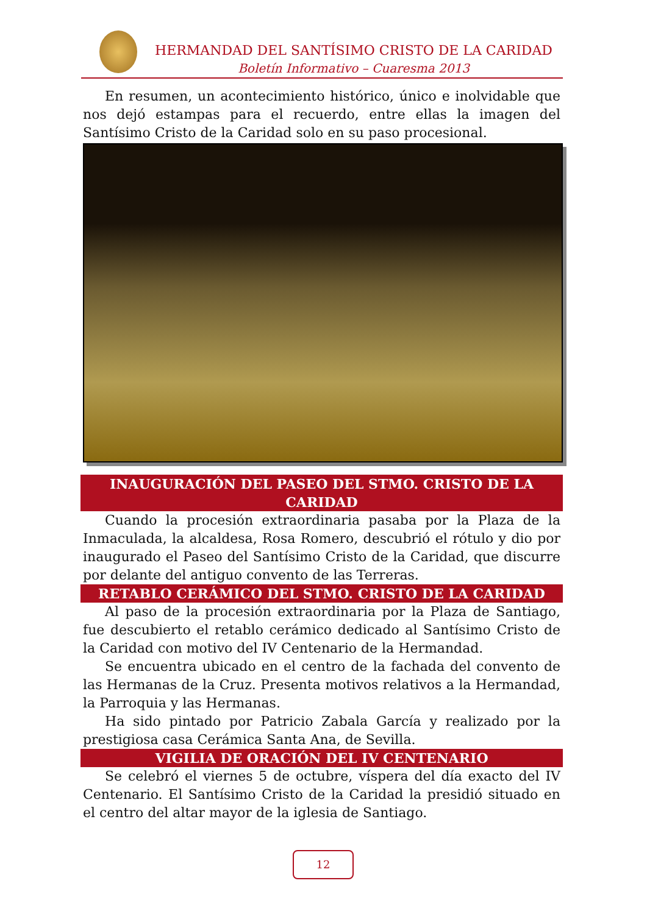HERMANDAD DEL SANTÍSIMO CRISTO DE LA CARIDAD
Boletín Informativo – Cuaresma 2013
En resumen, un acontecimiento histórico, único e inolvidable que nos dejó estampas para el recuerdo, entre ellas la imagen del Santísimo Cristo de la Caridad solo en su paso procesional.
INAUGURACIÓN DEL PASEO DEL STMO. CRISTO DE LA CARIDAD
Cuando la procesión extraordinaria pasaba por la Plaza de la Inmaculada, la alcaldesa, Rosa Romero, descubrió el rótulo y dio por inaugurado el Paseo del Santísimo Cristo de la Caridad, que discurre por delante del antiguo convento de las Terreras.
RETABLO CERÁMICO DEL STMO. CRISTO DE LA CARIDAD
Al paso de la procesión extraordinaria por la Plaza de Santiago, fue descubierto el retablo cerámico dedicado al Santísimo Cristo de la Caridad con motivo del IV Centenario de la Hermandad.
Se encuentra ubicado en el centro de la fachada del convento de las Hermanas de la Cruz. Presenta motivos relativos a la Hermandad, la Parroquia y las Hermanas.
Ha sido pintado por Patricio Zabala García y realizado por la prestigiosa casa Cerámica Santa Ana, de Sevilla.
VIGILIA DE ORACIÓN DEL IV CENTENARIO
Se celebró el viernes 5 de octubre, víspera del día exacto del IV Centenario. El Santísimo Cristo de la Caridad la presidió situado en el centro del altar mayor de la iglesia de Santiago.
12